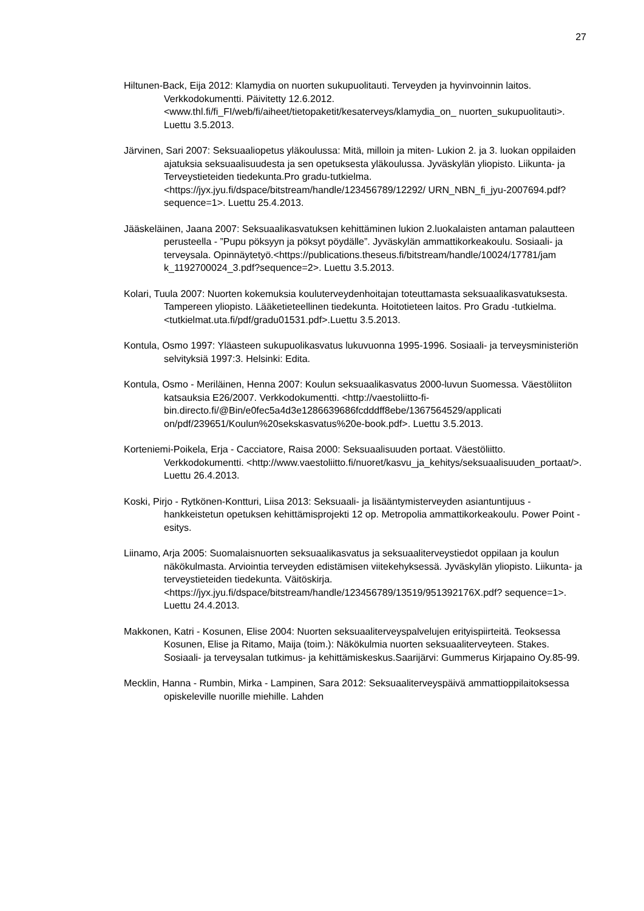27
Hiltunen-Back, Eija 2012: Klamydia on nuorten sukupuolitauti. Terveyden ja hyvinvoinnin laitos. Verkkodokumentti. Päivitetty 12.6.2012.<www.thl.fi/fi_FI/web/fi/aiheet/tietopaketit/kesaterveys/klamydia_on_ nuorten_sukupuolitauti>. Luettu 3.5.2013.
Järvinen, Sari 2007: Seksuaaliopetus yläkoulussa: Mitä, milloin ja miten- Lukion 2. ja 3. luokan oppilaiden ajatuksia seksuaalisuudesta ja sen opetuksesta yläkoulussa. Jyväskylän yliopisto. Liikunta- ja Terveystieteiden tiedekunta.Pro gradu-tutkielma.<https://jyx.jyu.fi/dspace/bitstream/handle/123456789/12292/ URN_NBN_fi_jyu-2007694.pdf?sequence=1>. Luettu 25.4.2013.
Jääskeläinen, Jaana 2007: Seksuaalikasvatuksen kehittäminen lukion 2.luokalaisten antaman palautteen perusteella - ”Pupu pöksyyn ja pöksyt pöydälle”. Jyväskylän ammattikorkeakoulu. Sosiaali- ja terveysala. Opinnäytetyö.<https://publications.theseus.fi/bitstream/handle/10024/17781/jam k_1192700024_3.pdf?sequence=2>. Luettu 3.5.2013.
Kolari, Tuula 2007: Nuorten kokemuksia kouluterveydenhoitajan toteuttamasta seksuaalikasvatuksesta. Tampereen yliopisto. Lääketieteellinen tiedekunta. Hoitotieteen laitos. Pro Gradu -tutkielma.<tutkielmat.uta.fi/pdf/gradu01531.pdf>.Luettu 3.5.2013.
Kontula, Osmo 1997: Yläasteen sukupuolikasvatus lukuvuonna 1995-1996. Sosiaali- ja terveysministeriön selvityksiä 1997:3. Helsinki: Edita.
Kontula, Osmo - Meriläinen, Henna 2007: Koulun seksuaalikasvatus 2000-luvun Suomessa. Väestöliiton katsauksia E26/2007. Verkkodokumentti. <http://vaestoliitto-fi-bin.directo.fi/@Bin/e0fec5a4d3e1286639686fcdddff8ebe/1367564529/applicati on/pdf/239651/Koulun%20sekskasvatus%20e-book.pdf>. Luettu 3.5.2013.
Korteniemi-Poikela, Erja - Cacciatore, Raisa 2000: Seksuaalisuuden portaat. Väestöliitto. Verkkodokumentti. <http://www.vaestoliitto.fi/nuoret/kasvu_ja_kehitys/seksuaalisuuden_portaat/>. Luettu 26.4.2013.
Koski, Pirjo - Rytkönen-Kontturi, Liisa 2013: Seksuaali- ja lisääntymisterveyden asiantuntijuus - hankkeistetun opetuksen kehittämisprojekti 12 op. Metropolia ammattikorkeakoulu. Power Point -esitys.
Liinamo, Arja 2005: Suomalaisnuorten seksuaalikasvatus ja seksuaaliterveystiedot oppilaan ja koulun näkökulmasta. Arviointia terveyden edistämisen viitekehyksessä. Jyväskylän yliopisto. Liikunta- ja terveystieteiden tiedekunta. Väitöskirja. <https://jyx.jyu.fi/dspace/bitstream/handle/123456789/13519/951392176X.pdf? sequence=1>. Luettu 24.4.2013.
Makkonen, Katri - Kosunen, Elise 2004: Nuorten seksuaaliterveyspalvelujen erityispiirteitä. Teoksessa Kosunen, Elise ja Ritamo, Maija (toim.): Näkökulmia nuorten seksuaaliterveyteen. Stakes. Sosiaali- ja terveysalan tutkimus- ja kehittämiskeskus.Saarijärvi: Gummerus Kirjapaino Oy.85-99.
Mecklin, Hanna - Rumbin, Mirka - Lampinen, Sara 2012: Seksuaaliterveyspäivä ammattioppilaitoksessa opiskeleville nuorille miehille. Lahden